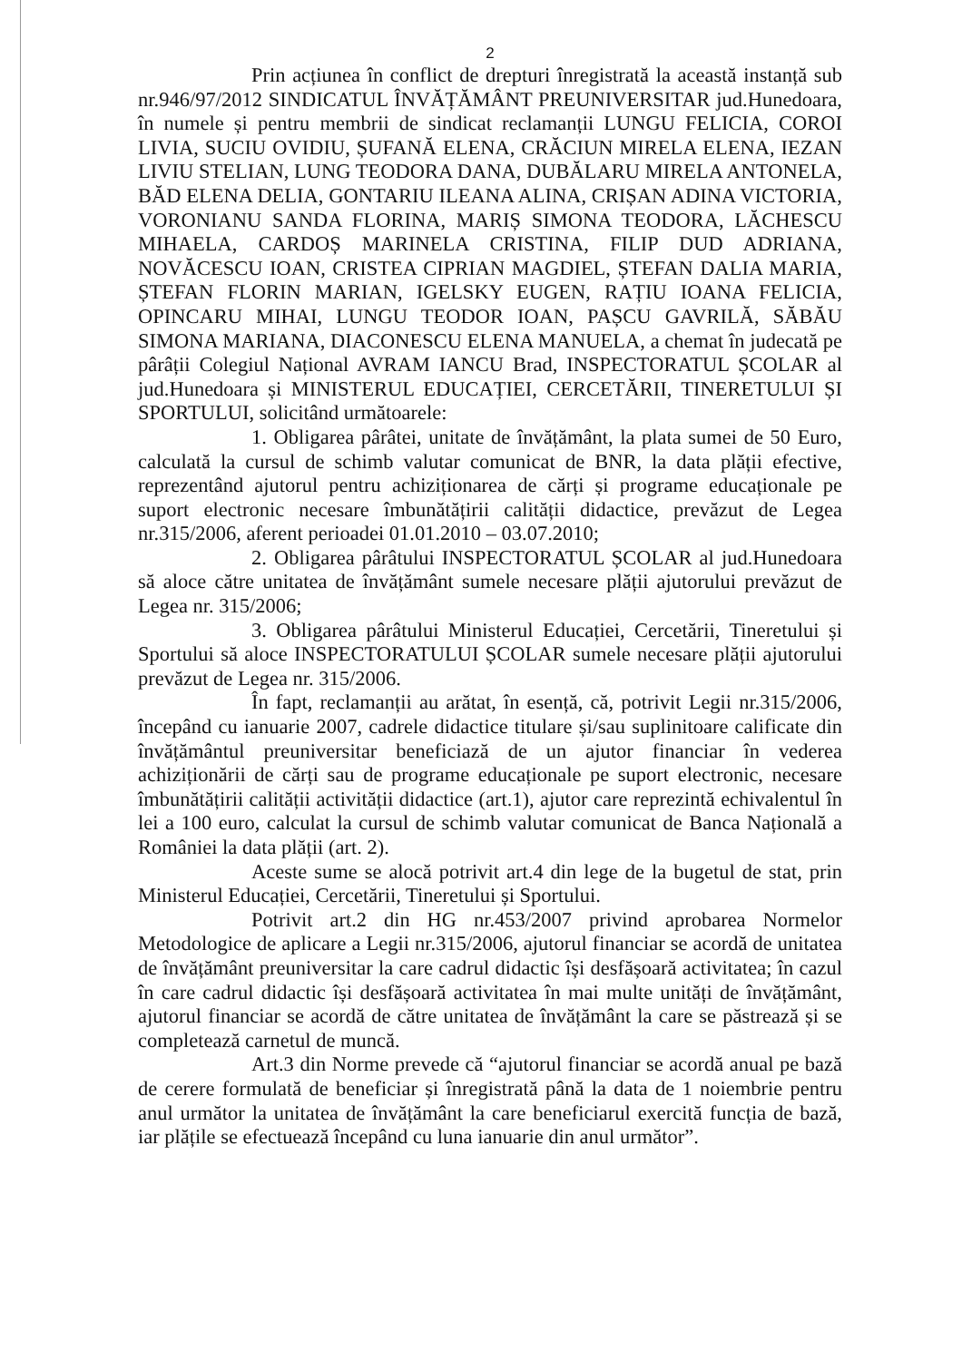2
Prin acțiunea în conflict de drepturi înregistrată la această instanță sub nr.946/97/2012 SINDICATUL ÎNVĂȚĂMÂNT PREUNIVERSITAR jud.Hunedoara, în numele și pentru membrii de sindicat reclamanții LUNGU FELICIA, COROI LIVIA, SUCIU OVIDIU, ȘUFANĂ ELENA, CRĂCIUN MIRELA ELENA, IEZAN LIVIU STELIAN, LUNG TEODORA DANA, DUBĂLARU MIRELA ANTONELA, BĂD ELENA DELIA, GONTARIU ILEANA ALINA, CRIȘAN ADINA VICTORIA, VORONIANU SANDA FLORINA, MARIȘ SIMONA TEODORA, LĂCHESCU MIHAELA, CARDOȘ MARINELA CRISTINA, FILIP DUD ADRIANA, NOVĂCESCU IOAN, CRISTEA CIPRIAN MAGDIEL, ȘTEFAN DALIA MARIA, ȘTEFAN FLORIN MARIAN, IGELSKY EUGEN, RAȚIU IOANA FELICIA, OPINCARU MIHAI, LUNGU TEODOR IOAN, PAȘCU GAVRILĂ, SĂBĂU SIMONA MARIANA, DIACONESCU ELENA MANUELA, a chemat în judecată pe pârâții Colegiul Național AVRAM IANCU Brad, INSPECTORATUL ȘCOLAR al jud.Hunedoara și MINISTERUL EDUCAȚIEI, CERCETĂRII, TINERETULUI ȘI SPORTULUI, solicitând următoarele:
1. Obligarea pârâtei, unitate de învățământ, la plata sumei de 50 Euro, calculată la cursul de schimb valutar comunicat de BNR, la data plății efective, reprezentând ajutorul pentru achiziționarea de cărți și programe educaționale pe suport electronic necesare îmbunătățirii calității didactice, prevăzut de Legea nr.315/2006, aferent perioadei 01.01.2010 – 03.07.2010;
2. Obligarea pârâtului INSPECTORATUL ȘCOLAR al jud.Hunedoara să aloce către unitatea de învățământ sumele necesare plății ajutorului prevăzut de Legea nr. 315/2006;
3. Obligarea pârâtului Ministerul Educației, Cercetării, Tineretului și Sportului să aloce INSPECTORATULUI ȘCOLAR sumele necesare plății ajutorului prevăzut de Legea nr. 315/2006.
În fapt, reclamanții au arătat, în esență, că, potrivit Legii nr.315/2006, începând cu ianuarie 2007, cadrele didactice titulare și/sau suplinitoare calificate din învățământul preuniversitar beneficiază de un ajutor financiar în vederea achiziționării de cărți sau de programe educaționale pe suport electronic, necesare îmbunătățirii calității activității didactice (art.1), ajutor care reprezintă echivalentul în lei a 100 euro, calculat la cursul de schimb valutar comunicat de Banca Națională a României la data plății (art. 2).
Aceste sume se alocă potrivit art.4 din lege de la bugetul de stat, prin Ministerul Educației, Cercetării, Tineretului și Sportului.
Potrivit art.2 din HG nr.453/2007 privind aprobarea Normelor Metodologice de aplicare a Legii nr.315/2006, ajutorul financiar se acordă de unitatea de învățământ preuniversitar la care cadrul didactic își desfășoară activitatea; în cazul în care cadrul didactic își desfășoară activitatea în mai multe unități de învățământ, ajutorul financiar se acordă de către unitatea de învățământ la care se păstrează și se completează carnetul de muncă.
Art.3 din Norme prevede că “ajutorul financiar se acordă anual pe bază de cerere formulată de beneficiar și înregistrată până la data de 1 noiembrie pentru anul următor la unitatea de învățământ la care beneficiarul exercită funcția de bază, iar plățile se efectuează începând cu luna ianuarie din anul următor”.